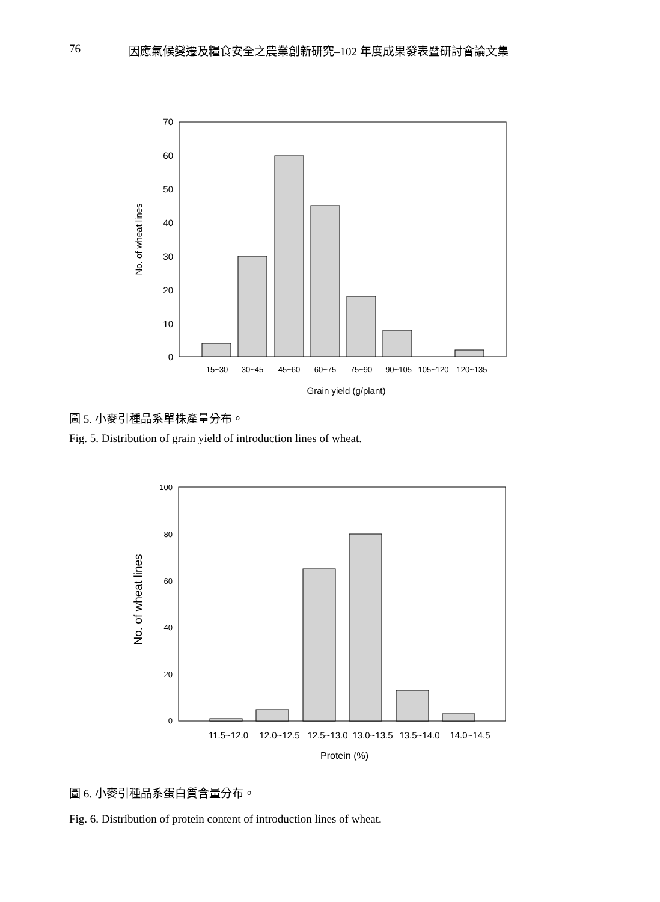76 因應氣候變遷及糧食安全之農業創新研究–102 年度成果發表暨研討會論文集
70
60
50
40
30
20
10
0
15~30
30~45
45~60
60~75
75~90
90~105
105~120
120~135
Grain yield (g/plant)
No. of wheat lines
圖 5. 小麥引種品系單株產量分布。
Fig. 5. Distribution of grain yield of introduction lines of wheat.
100
80
60
40
20
0
11.5~12.0
12.0~12.5
12.5~13.0
13.0~13.5
13.5~14.0
14.0~14.5
Protein (%)
No. of wheat lines
圖 6. 小麥引種品系蛋白質含量分布。
Fig. 6. Distribution of protein content of introduction lines of wheat.